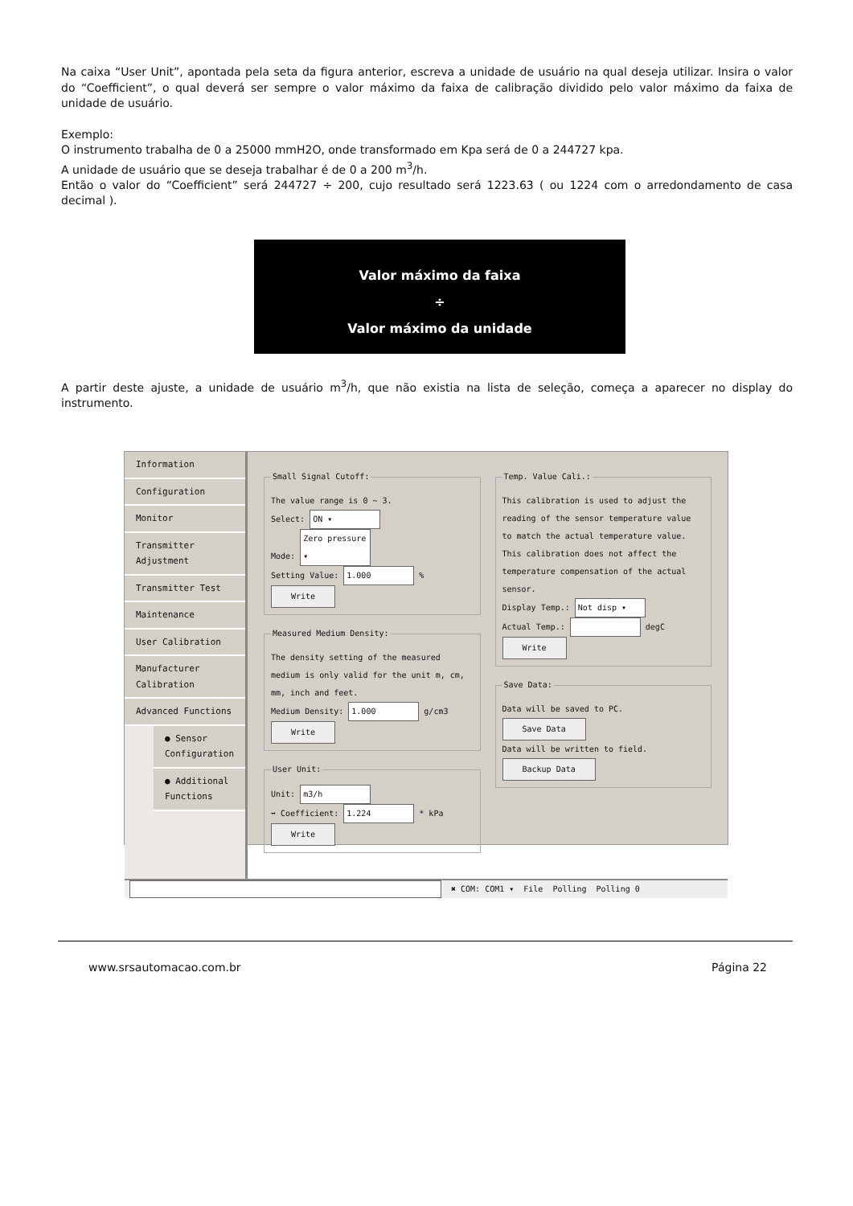Na caixa “User Unit”, apontada pela seta da figura anterior, escreva a unidade de usuário na qual deseja utilizar. Insira o valor do “Coefficient”, o qual deverá ser sempre o valor máximo da faixa de calibração dividido pelo valor máximo da faixa de unidade de usuário.
Exemplo:
O instrumento trabalha de 0 a 25000 mmH2O, onde transformado em Kpa será de 0 a 244727 kpa.
A unidade de usuário que se deseja trabalhar é de 0 a 200 m<sup>3</sup>/h.
Então o valor do “Coefficient” será 244727 ÷ 200, cujo resultado será 1223.63 ( ou 1224 com o arredondamento de casa decimal ).
Valor máximo da faixa
÷
Valor máximo da unidade
A partir deste ajuste, a unidade de usuário m<sup>3</sup>/h, que não existia na lista de seleção, começa a aparecer no display do instrumento.
Information
Configuration
Monitor
Transmitter Adjustment
Transmitter Test
Maintenance
User Calibration
Manufacturer Calibration
Advanced Functions
● Sensor Configuration
● Additional Functions
Small Signal Cutoff:The value range is 0 ~ 3.
Select: ON ▾
Mode: Zero pressure ▾
Setting Value: 1.000 %
Write Measured Medium Density:The density setting of the measured medium is only valid for the unit m, cm, mm, inch and feet.
Medium Density: 1.000 g/cm3
Write User Unit:Unit: m3/h
➡ Coefficient: 1.224 * kPa
Write
Temp. Value Cali.:This calibration is used to adjust the reading of the sensor temperature value to match the actual temperature value. This calibration does not affect the temperature compensation of the actual sensor.
Display Temp.: Not disp ▾
Actual Temp.: degC
Write Save Data:Data will be saved to PC.
Save Data
Data will be written to field.
Backup Data
✖ COM: COM1 ▾ File Polling Polling 0
www.srsautomacao.com.br Página 22